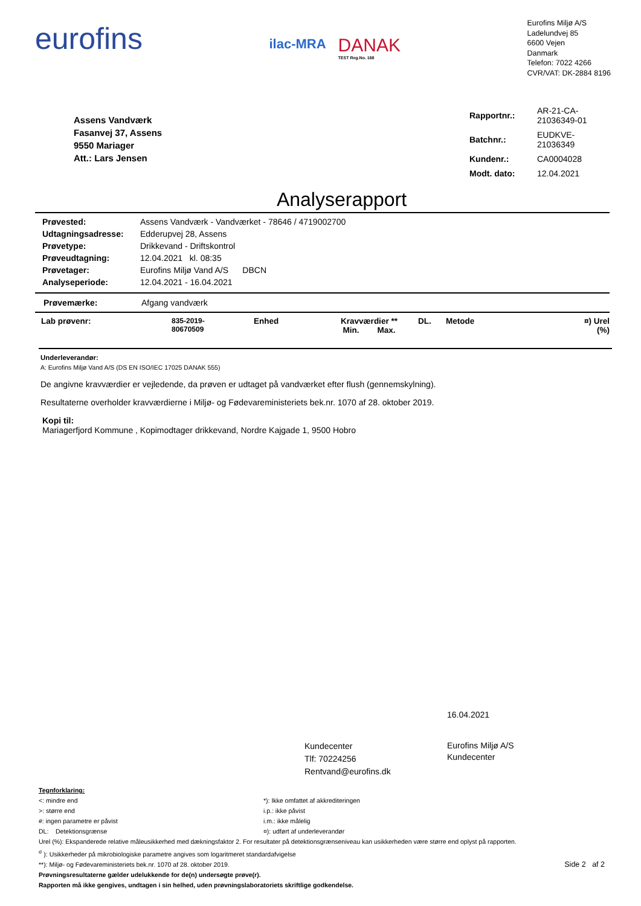eurofins
ilac-MRA
DANAK
TEST Reg.No. 168
Eurofins Miljø A/S
Ladelundvej 85
6600 Vejen
Danmark
Telefon: 7022 4266
CVR/VAT: DK-2884 8196
Assens Vandværk
Fasanvej 37, Assens
9550 Mariager
Att.: Lars Jensen
| Rapportnr.: | AR-21-CA-21036349-01 |
| Batchnr.: | EUDKVE-21036349 |
| Kundenr.: | CA0004028 |
| Modt. dato: | 12.04.2021 |
Analyserapport
| Prøvested: | Assens Vandværk - Vandværket - 78646 / 4719002700 |
| Udtagningsadresse: | Edderupvej 28, Assens |
| Prøvetype: | Drikkevand - Driftskontrol |
| Prøveudtagning: | 12.04.2021 kl. 08:35 |
| Prøvetager: | Eurofins Miljø Vand A/S DBCN |
| Analyseperiode: | 12.04.2021 - 16.04.2021 |
| Prøvemærke: | Afgang vandværk |
| Lab prøvenr: | 835-2019- 80670509 | Enhed | Kravværdier ** Min. Max. | DL. | Metode | ¤) Urel (%) |
Underleverandør:
A: Eurofins Miljø Vand A/S (DS EN ISO/IEC 17025 DANAK 555)
De angivne kravværdier er vejledende, da prøven er udtaget på vandværket efter flush (gennemskylning).
Resultaterne overholder kravværdierne i Miljø- og Fødevareministeriets bek.nr. 1070 af 28. oktober 2019.
Kopi til:
Mariagerfjord Kommune , Kopimodtager drikkevand, Nordre Kajgade 1, 9500 Hobro
16.04.2021
Kundecenter
Tlf: 70224256
Rentvand@eurofins.dk
Eurofins Miljø A/S
Kundecenter
Tegnforklaring:
<: mindre end
>: større end
#: ingen parametre er påvist
DL: Detektionsgrænse
*): Ikke omfattet af akkrediteringen
i.p.: ikke påvist
i.m.: ikke målelig
¤): udført af underleverandør
Urel (%): Ekspanderede relative måleusikkerhed med dækningsfaktor 2. For resultater på detektionsgrænseniveau kan usikkerheden være større end oplyst på rapporten.
<sup>σ</sup> ): Usikkerheder på mikrobiologiske parametre angives som logaritmeret standardafvigelse
**): Miljø- og Fødevareministeriets bek.nr. 1070 af 28. oktober 2019. Side 2 af 2
Prøvningsresultaterne gælder udelukkende for de(n) undersøgte prøve(r).
Rapporten må ikke gengives, undtagen i sin helhed, uden prøvningslaboratoriets skriftlige godkendelse.